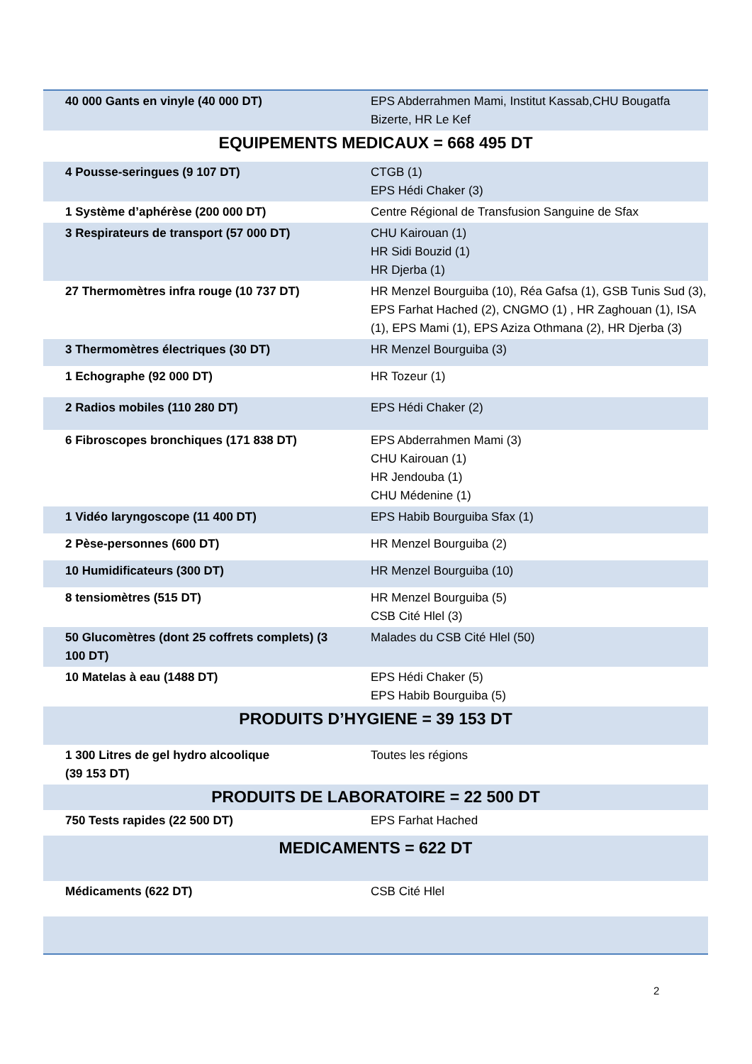| 40 000 Gants en vinyle (40 000 DT) | EPS Abderrahmen Mami, Institut Kassab,CHU Bougatfa Bizerte, HR Le Kef |
| EQUIPEMENTS MEDICAUX = 668 495 DT | |
| 4 Pousse-seringues (9 107 DT) | CTGB (1) EPS Hédi Chaker (3) |
| 1 Système d’aphérèse (200 000 DT) | Centre Régional de Transfusion Sanguine de Sfax |
| 3 Respirateurs de transport (57 000 DT) | CHU Kairouan (1) HR Sidi Bouzid (1) HR Djerba (1) |
| 27 Thermomètres infra rouge (10 737 DT) | HR Menzel Bourguiba (10), Réa Gafsa (1), GSB Tunis Sud (3), EPS Farhat Hached (2), CNGMO (1) , HR Zaghouan (1), ISA (1), EPS Mami (1), EPS Aziza Othmana (2), HR Djerba (3) |
| 3 Thermomètres électriques (30 DT) | HR Menzel Bourguiba (3) |
| 1 Echographe (92 000 DT) | HR Tozeur (1) |
| 2 Radios mobiles (110 280 DT) | EPS Hédi Chaker (2) |
| 6 Fibroscopes bronchiques (171 838 DT) | EPS Abderrahmen Mami (3) CHU Kairouan (1) HR Jendouba (1) CHU Médenine (1) |
| 1 Vidéo laryngoscope (11 400 DT) | EPS Habib Bourguiba Sfax (1) |
| 2 Pèse-personnes (600 DT) | HR Menzel Bourguiba (2) |
| 10 Humidificateurs (300 DT) | HR Menzel Bourguiba (10) |
| 8 tensiomètres (515 DT) | HR Menzel Bourguiba (5) CSB Cité Hlel (3) |
| 50 Glucomètres (dont 25 coffrets complets) (3 100 DT) | Malades du CSB Cité Hlel (50) |
| 10 Matelas à eau (1488 DT) | EPS Hédi Chaker (5) EPS Habib Bourguiba (5) |
| PRODUITS D’HYGIENE = 39 153 DT | |
| 1 300 Litres de gel hydro alcoolique (39 153 DT) | Toutes les régions |
| PRODUITS DE LABORATOIRE = 22 500 DT | |
| 750 Tests rapides (22 500 DT) | EPS Farhat Hached |
| MEDICAMENTS = 622 DT | |
| Médicaments (622 DT) | CSB Cité Hlel |
2